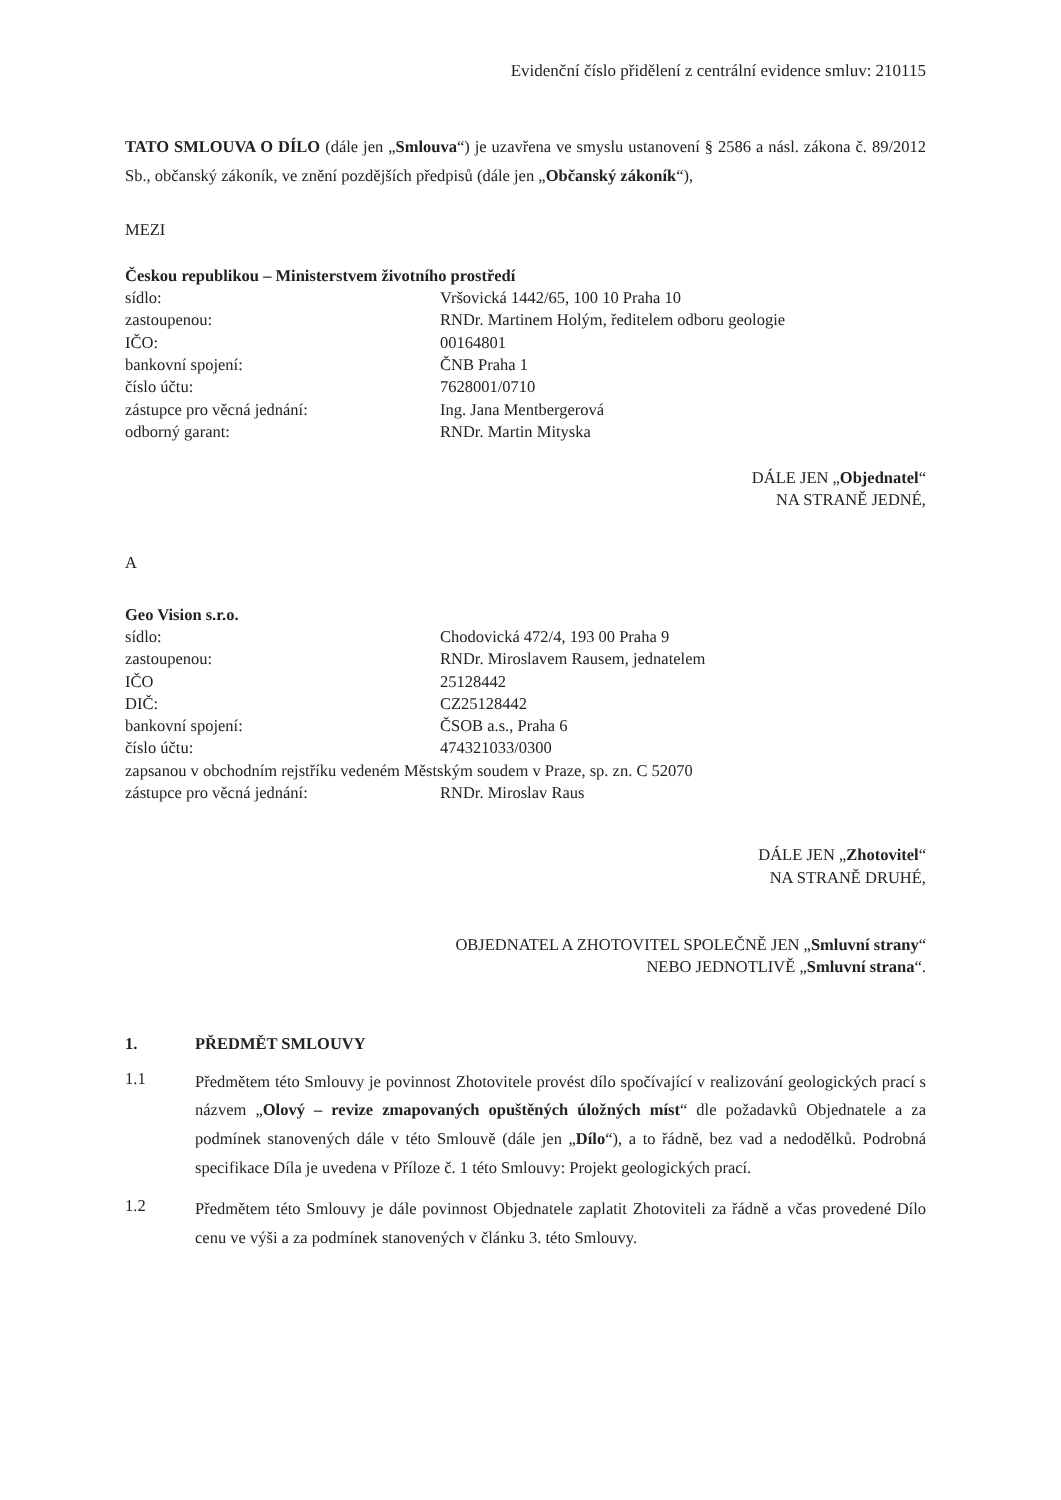Evidenční číslo přidělení z centrální evidence smluv: 210115
TATO SMLOUVA O DÍLO (dále jen „Smlouva“) je uzavřena ve smyslu ustanovení § 2586 a násl. zákona č. 89/2012 Sb., občanský zákoník, ve znění pozdějších předpisů (dále jen „Občanský zákoník“),
MEZI
Českou republikou – Ministerstvem životního prostředí
| sídlo: | Vršovická 1442/65, 100 10 Praha 10 |
| zastoupenou: | RNDr. Martinem Holým, ředitelem odboru geologie |
| IČO: | 00164801 |
| bankovní spojení: | ČNB Praha 1 |
| číslo účtu: | 7628001/0710 |
| zástupce pro věcná jednání: | Ing. Jana Mentbergerová |
| odborný garant: | RNDr. Martin Mityska |
DÁLE JEN „Objednatel“
NA STRANĚ JEDNÉ,
A
Geo Vision s.r.o.
| sídlo: | Chodovická 472/4, 193 00 Praha 9 |
| zastoupenou: | RNDr. Miroslavem Rausem, jednatelem |
| IČO | 25128442 |
| DIČ: | CZ25128442 |
| bankovní spojení: | ČSOB a.s., Praha 6 |
| číslo účtu: | 474321033/0300 |
| zapsanou v obchodním rejstříku vedeném Městským soudem v Praze, sp. zn. C 52070 | |
| zástupce pro věcná jednání: | RNDr. Miroslav Raus |
DÁLE JEN „Zhotovitel“
NA STRANĚ DRUHÉ,
OBJEDNATEL A ZHOTOVITEL SPOLEČNĚ JEN „Smluvní strany“
NEBO JEDNOTLIVĚ „Smluvní strana“.
1. PŘEDMĚT SMLOUVY
1.1
Předmětem této Smlouvy je povinnost Zhotovitele provést dílo spočívající v realizování geologických prací s názvem „Olový – revize zmapovaných opuštěných úložných míst“ dle požadavků Objednatele a za podmínek stanovených dále v této Smlouvě (dále jen „Dílo“), a to řádně, bez vad a nedodělků. Podrobná specifikace Díla je uvedena v Příloze č. 1 této Smlouvy: Projekt geologických prací.
1.2
Předmětem této Smlouvy je dále povinnost Objednatele zaplatit Zhotoviteli za řádně a včas provedené Dílo cenu ve výši a za podmínek stanovených v článku 3. této Smlouvy.